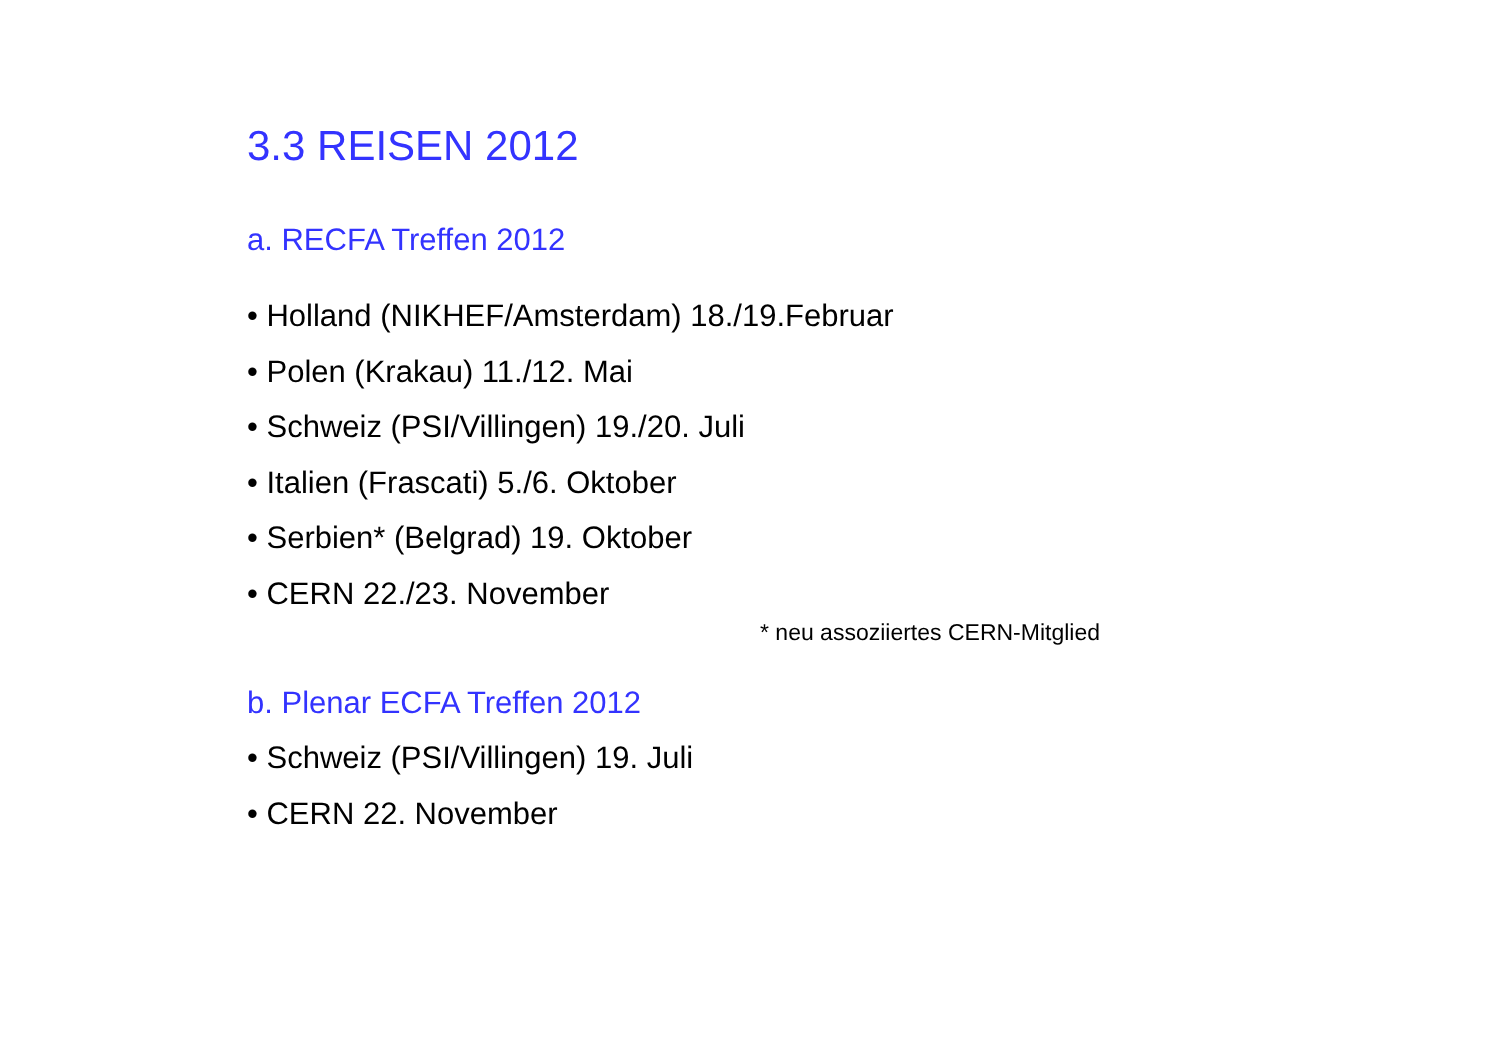3.3 REISEN 2012
a. RECFA Treffen 2012
• Holland (NIKHEF/Amsterdam) 18./19.Februar
• Polen (Krakau) 11./12. Mai
• Schweiz (PSI/Villingen) 19./20. Juli
• Italien (Frascati) 5./6. Oktober
• Serbien* (Belgrad) 19. Oktober
• CERN 22./23. November
* neu assoziiertes CERN-Mitglied
b. Plenar ECFA Treffen 2012
• Schweiz (PSI/Villingen) 19. Juli
• CERN 22. November